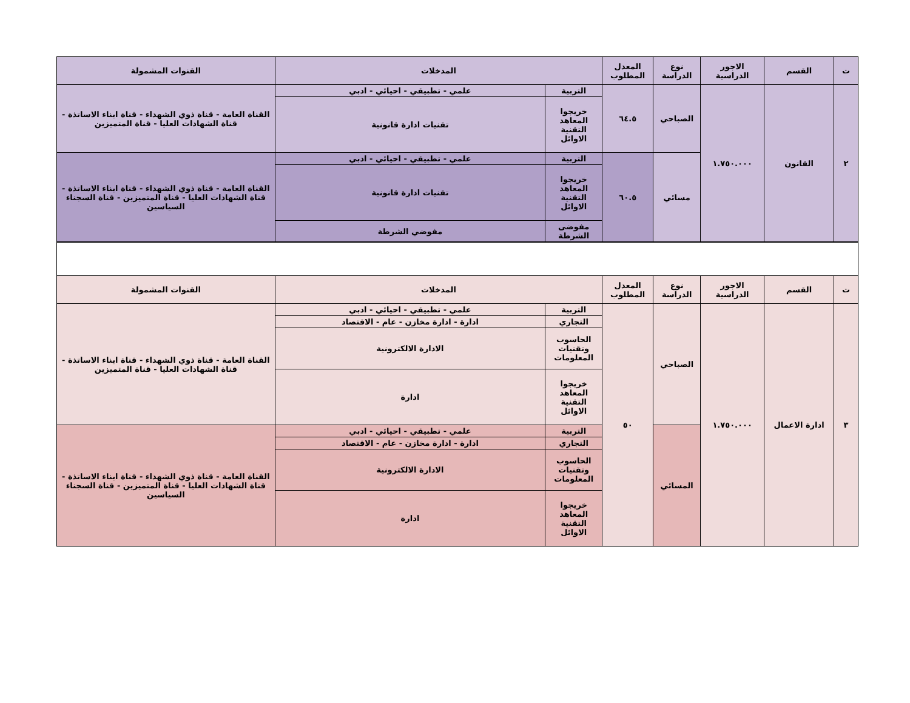| ت | القسم | الاجور الدراسية | نوع الدراسة | المعدل المطلوب | المدخلات | | القنوات المشمولة |
| --- | --- | --- | --- | --- | --- | --- | --- |
| ٢ | القانون | ١.٧٥٠.٠٠٠ | الصباحي | ٦٤.٥ | التربية | علمي - تطبيقي - احيائي - ادبي | القناة العامة - قناة ذوي الشهداء - قناة ابناء الاساتذة - قناة الشهادات العليا - قناة المتميزين |
| | | | | | خريجوا المعاهد التقنية الاوائل | تقنيات ادارة قانونية | |
| | | | مسائي | ٦٠.٥ | التربية | علمي - تطبيقي - احيائي - ادبي | القناة العامة - قناة ذوي الشهداء - قناة ابناء الاساتذة - قناة الشهادات العليا - قناة المتميزين - قناة السجناء السياسين |
| | | | | | خريجوا المعاهد التقنية الاوائل | تقنيات ادارة قانونية | |
| | | | | | مفوضى الشرطة | مفوضي الشرطة | |
| ت | القسم | الاجور الدراسية | نوع الدراسة | المعدل المطلوب | المدخلات | | القنوات المشمولة |
| --- | --- | --- | --- | --- | --- | --- | --- |
| ٣ | ادارة الاعمال | ١.٧٥٠.٠٠٠ | الصباحي | ٥٠ | التربية | علمي - تطبيقي - احيائي - ادبي | القناة العامة - قناة ذوي الشهداء - قناة ابناء الاساتذة - قناة الشهادات العليا - قناة المتميزين |
| | | | | | التجاري | ادارة - ادارة مخازن - عام - الاقتصاد | |
| | | | | | الحاسوب وتقنيات المعلومات | الادارة الالكترونية | |
| | | | | | خريجوا المعاهد التقنية الاوائل | ادارة | |
| | | | المسائي | | التربية | علمي - تطبيقي - احيائي - ادبي | القناة العامة - قناة ذوي الشهداء - قناة ابناء الاساتذة - قناة الشهادات العليا - قناة المتميزين - قناة السجناء السياسين |
| | | | | | التجاري | ادارة - ادارة مخازن - عام - الاقتصاد | |
| | | | | | الحاسوب وتقنيات المعلومات | الادارة الالكترونية | |
| | | | | | خريجوا المعاهد التقنية الاوائل | ادارة | |